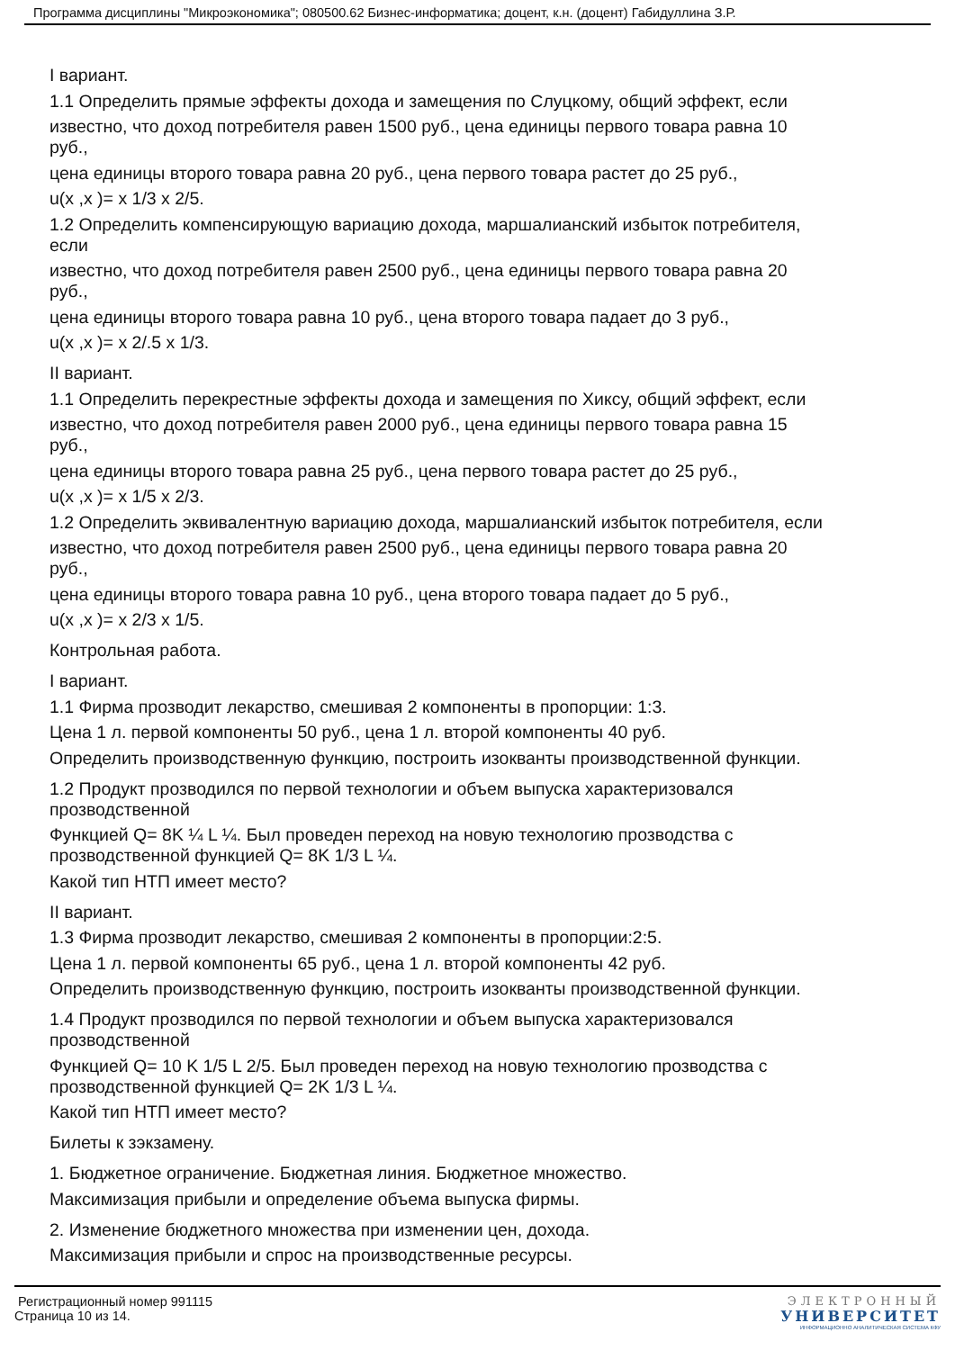Программа дисциплины "Микроэкономика"; 080500.62 Бизнес-информатика; доцент, к.н. (доцент) Габидуллина З.Р.
I вариант.
1.1 Определить прямые эффекты дохода и замещения по Слуцкому, общий эффект, если
известно, что доход потребителя равен 1500 руб., цена единицы первого товара равна 10
руб.,
цена единицы второго товара равна 20 руб., цена первого товара растет до 25 руб.,
u(x ,x )= x 1/3 x 2/5.
1.2 Определить компенсирующую вариацию дохода, маршалианский избыток потребителя,
если
известно, что доход потребителя равен 2500 руб., цена единицы первого товара равна 20
руб.,
цена единицы второго товара равна 10 руб., цена второго товара падает до 3 руб.,
u(x ,x )= x 2/.5 x 1/3.
II вариант.
1.1 Определить перекрестные эффекты дохода и замещения по Хиксу, общий эффект, если
известно, что доход потребителя равен 2000 руб., цена единицы первого товара равна 15
руб.,
цена единицы второго товара равна 25 руб., цена первого товара растет до 25 руб.,
u(x ,x )= x 1/5 x 2/3.
1.2 Определить эквивалентную вариацию дохода, маршалианский избыток потребителя, если
известно, что доход потребителя равен 2500 руб., цена единицы первого товара равна 20
руб.,
цена единицы второго товара равна 10 руб., цена второго товара падает до 5 руб.,
u(x ,x )= x 2/3 x 1/5.
Контрольная работа.
I вариант.
1.1 Фирма прозводит лекарство, смешивая 2 компоненты в пропорции: 1:3.
Цена 1 л. первой компоненты 50 руб., цена 1 л. второй компоненты 40 руб.
Определить производственную функцию, построить изокванты производственной функции.
1.2 Продукт прозводился по первой технологии и объем выпуска характеризовался
прозводственной
Функцией Q= 8K ¼ L ¼. Был проведен переход на новую технологию прозводства с
прозводственной функцией Q= 8K 1/3 L ¼.
Какой тип НТП имеет место?
II вариант.
1.3 Фирма прозводит лекарство, смешивая 2 компоненты в пропорции:2:5.
Цена 1 л. первой компоненты 65 руб., цена 1 л. второй компоненты 42 руб.
Определить производственную функцию, построить изокванты производственной функции.
1.4 Продукт прозводился по первой технологии и объем выпуска характеризовался
прозводственной
Функцией Q= 10 K 1/5 L 2/5. Был проведен переход на новую технологию прозводства с
прозводственной функцией Q= 2K 1/3 L ¼.
Какой тип НТП имеет место?
Билеты к зэкзамену.
1. Бюджетное ограничение. Бюджетная линия. Бюджетное множество.
Максимизация прибыли и определение объема выпуска фирмы.
2. Изменение бюджетного множества при изменении цен, дохода.
Максимизация прибыли и спрос на производственные ресурсы.
Регистрационный номер 991115
Страница 10 из 14.
ЭЛЕКТРОННЫЙ
УНИВЕРСИТЕТ
ИНФОРМАЦИОННО АНАЛИТИЧЕСКАЯ СИСТЕМА КФУ